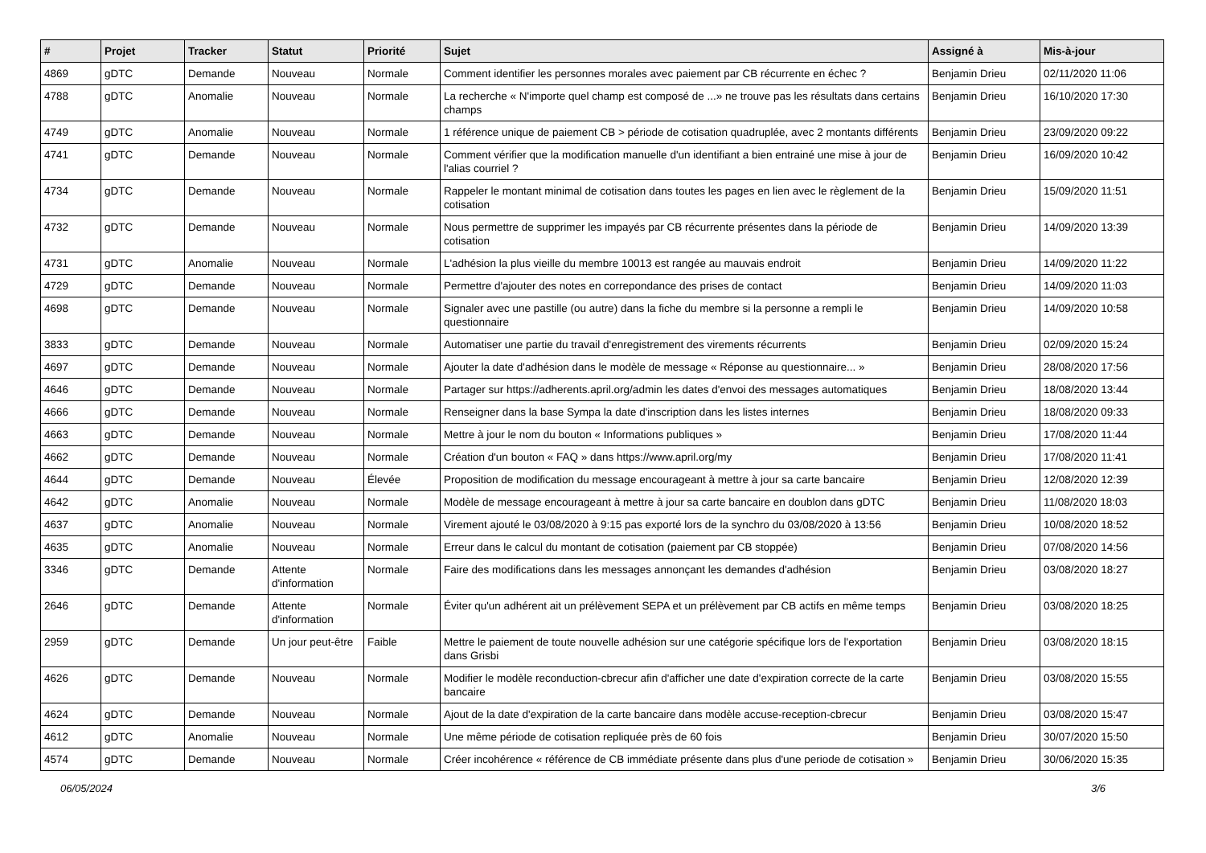| # | Projet | Tracker | Statut | Priorité | Sujet | Assigné à | Mis-à-jour |
| --- | --- | --- | --- | --- | --- | --- | --- |
| 4869 | gDTC | Demande | Nouveau | Normale | Comment identifier les personnes morales avec paiement par CB récurrente en échec ? | Benjamin Drieu | 02/11/2020 11:06 |
| 4788 | gDTC | Anomalie | Nouveau | Normale | La recherche « N'importe quel champ est composé de ...» ne trouve pas les résultats dans certains champs | Benjamin Drieu | 16/10/2020 17:30 |
| 4749 | gDTC | Anomalie | Nouveau | Normale | 1 référence unique de paiement CB > période de cotisation quadruplée, avec 2 montants différents | Benjamin Drieu | 23/09/2020 09:22 |
| 4741 | gDTC | Demande | Nouveau | Normale | Comment vérifier que la modification manuelle d'un identifiant a bien entrainé une mise à jour de l'alias courriel ? | Benjamin Drieu | 16/09/2020 10:42 |
| 4734 | gDTC | Demande | Nouveau | Normale | Rappeler le montant minimal de cotisation dans toutes les pages en lien avec le règlement de la cotisation | Benjamin Drieu | 15/09/2020 11:51 |
| 4732 | gDTC | Demande | Nouveau | Normale | Nous permettre de supprimer les impayés par CB récurrente présentes dans la période de cotisation | Benjamin Drieu | 14/09/2020 13:39 |
| 4731 | gDTC | Anomalie | Nouveau | Normale | L'adhésion la plus vieille du membre 10013 est rangée au mauvais endroit | Benjamin Drieu | 14/09/2020 11:22 |
| 4729 | gDTC | Demande | Nouveau | Normale | Permettre d'ajouter des notes en correpondance des prises de contact | Benjamin Drieu | 14/09/2020 11:03 |
| 4698 | gDTC | Demande | Nouveau | Normale | Signaler avec une pastille (ou autre) dans la fiche du membre si la personne a rempli le questionnaire | Benjamin Drieu | 14/09/2020 10:58 |
| 3833 | gDTC | Demande | Nouveau | Normale | Automatiser une partie du travail d'enregistrement des virements récurrents | Benjamin Drieu | 02/09/2020 15:24 |
| 4697 | gDTC | Demande | Nouveau | Normale | Ajouter la date d'adhésion dans le modèle de message « Réponse au questionnaire... » | Benjamin Drieu | 28/08/2020 17:56 |
| 4646 | gDTC | Demande | Nouveau | Normale | Partager sur https://adherents.april.org/admin les dates d'envoi des messages automatiques | Benjamin Drieu | 18/08/2020 13:44 |
| 4666 | gDTC | Demande | Nouveau | Normale | Renseigner dans la base Sympa la date d'inscription dans les listes internes | Benjamin Drieu | 18/08/2020 09:33 |
| 4663 | gDTC | Demande | Nouveau | Normale | Mettre à jour le nom du bouton « Informations publiques » | Benjamin Drieu | 17/08/2020 11:44 |
| 4662 | gDTC | Demande | Nouveau | Normale | Création d'un bouton « FAQ » dans https://www.april.org/my | Benjamin Drieu | 17/08/2020 11:41 |
| 4644 | gDTC | Demande | Nouveau | Élevée | Proposition de modification du message encourageant à mettre à jour sa carte bancaire | Benjamin Drieu | 12/08/2020 12:39 |
| 4642 | gDTC | Anomalie | Nouveau | Normale | Modèle de message encourageant à mettre à jour sa carte bancaire en doublon dans gDTC | Benjamin Drieu | 11/08/2020 18:03 |
| 4637 | gDTC | Anomalie | Nouveau | Normale | Virement ajouté le 03/08/2020 à 9:15 pas exporté lors de la synchro du 03/08/2020 à 13:56 | Benjamin Drieu | 10/08/2020 18:52 |
| 4635 | gDTC | Anomalie | Nouveau | Normale | Erreur dans le calcul du montant de cotisation (paiement par CB stoppée) | Benjamin Drieu | 07/08/2020 14:56 |
| 3346 | gDTC | Demande | Attente d'information | Normale | Faire des modifications dans les messages annonçant les demandes d'adhésion | Benjamin Drieu | 03/08/2020 18:27 |
| 2646 | gDTC | Demande | Attente d'information | Normale | Éviter qu'un adhérent ait un prélèvement SEPA et un prélèvement par CB actifs en même temps | Benjamin Drieu | 03/08/2020 18:25 |
| 2959 | gDTC | Demande | Un jour peut-être | Faible | Mettre le paiement de toute nouvelle adhésion sur une catégorie spécifique lors de l'exportation dans Grisbi | Benjamin Drieu | 03/08/2020 18:15 |
| 4626 | gDTC | Demande | Nouveau | Normale | Modifier le modèle reconduction-cbrecur afin d'afficher une date d'expiration correcte de la carte bancaire | Benjamin Drieu | 03/08/2020 15:55 |
| 4624 | gDTC | Demande | Nouveau | Normale | Ajout de la date d'expiration de la carte bancaire dans modèle accuse-reception-cbrecur | Benjamin Drieu | 03/08/2020 15:47 |
| 4612 | gDTC | Anomalie | Nouveau | Normale | Une même période de cotisation repliquée près de 60 fois | Benjamin Drieu | 30/07/2020 15:50 |
| 4574 | gDTC | Demande | Nouveau | Normale | Créer incohérence « référence de CB immédiate présente dans plus d'une periode de cotisation » | Benjamin Drieu | 30/06/2020 15:35 |
06/05/2024 3/6